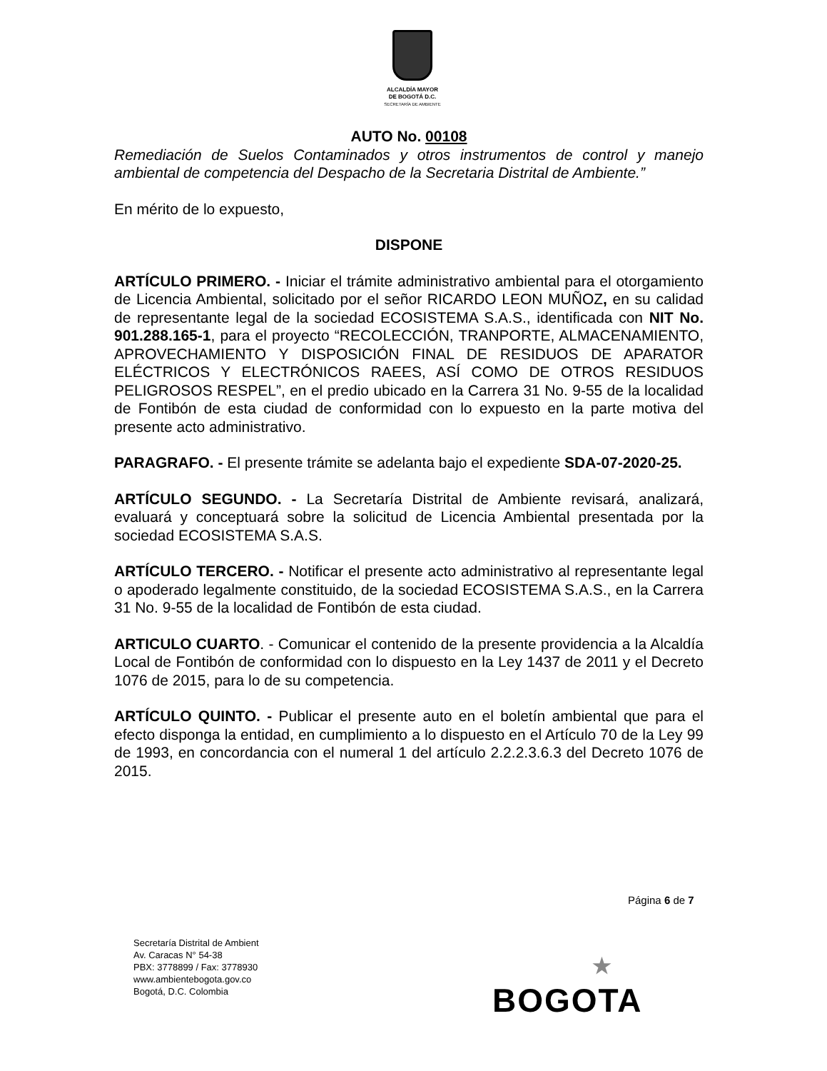ALCALDÍA MAYOR
DE BOGOTÁ D.C.
SECRETARÍA DE AMBIENTE
AUTO No. 00108
Remediación de Suelos Contaminados y otros instrumentos de control y manejo ambiental de competencia del Despacho de la Secretaria Distrital de Ambiente.”
En mérito de lo expuesto,
DISPONE
ARTÍCULO PRIMERO. - Iniciar el trámite administrativo ambiental para el otorgamiento de Licencia Ambiental, solicitado por el señor RICARDO LEON MUÑOZ, en su calidad de representante legal de la sociedad ECOSISTEMA S.A.S., identificada con NIT No. 901.288.165-1, para el proyecto “RECOLECCIÓN, TRANPORTE, ALMACENAMIENTO, APROVECHAMIENTO Y DISPOSICIÓN FINAL DE RESIDUOS DE APARATOR ELÉCTRICOS Y ELECTRÓNICOS RAEES, ASÍ COMO DE OTROS RESIDUOS PELIGROSOS RESPEL”, en el predio ubicado en la Carrera 31 No. 9-55 de la localidad de Fontibón de esta ciudad de conformidad con lo expuesto en la parte motiva del presente acto administrativo.
PARAGRAFO. - El presente trámite se adelanta bajo el expediente SDA-07-2020-25.
ARTÍCULO SEGUNDO. - La Secretaría Distrital de Ambiente revisará, analizará, evaluará y conceptuará sobre la solicitud de Licencia Ambiental presentada por la sociedad ECOSISTEMA S.A.S.
ARTÍCULO TERCERO. - Notificar el presente acto administrativo al representante legal o apoderado legalmente constituido, de la sociedad ECOSISTEMA S.A.S., en la Carrera 31 No. 9-55 de la localidad de Fontibón de esta ciudad.
ARTICULO CUARTO. - Comunicar el contenido de la presente providencia a la Alcaldía Local de Fontibón de conformidad con lo dispuesto en la Ley 1437 de 2011 y el Decreto 1076 de 2015, para lo de su competencia.
ARTÍCULO QUINTO. - Publicar el presente auto en el boletín ambiental que para el efecto disponga la entidad, en cumplimiento a lo dispuesto en el Artículo 70 de la Ley 99 de 1993, en concordancia con el numeral 1 del artículo 2.2.2.3.6.3 del Decreto 1076 de 2015.
Página 6 de 7
Secretaría Distrital de Ambient
Av. Caracas N° 54-38
PBX: 3778899 / Fax: 3778930
www.ambientebogota.gov.co
Bogotá, D.C. Colombia
★
BOGOTA